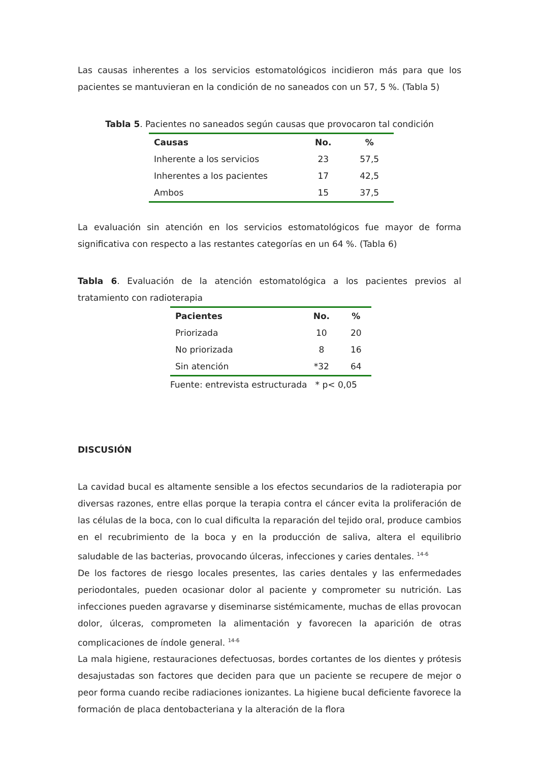Las causas inherentes a los servicios estomatológicos incidieron más para que los pacientes se mantuvieran en la condición de no saneados con un 57, 5 %. (Tabla 5)
Tabla 5. Pacientes no saneados según causas que provocaron tal condición
| Causas | No. | % |
| --- | --- | --- |
| Inherente a los servicios | 23 | 57,5 |
| Inherentes a los pacientes | 17 | 42,5 |
| Ambos | 15 | 37,5 |
La evaluación sin atención en los servicios estomatológicos fue mayor de forma significativa con respecto a las restantes categorías en un 64 %. (Tabla 6)
Tabla 6. Evaluación de la atención estomatológica a los pacientes previos al tratamiento con radioterapia
| Pacientes | No. | % |
| --- | --- | --- |
| Priorizada | 10 | 20 |
| No priorizada | 8 | 16 |
| Sin atención | *32 | 64 |
Fuente: entrevista estructurada * p< 0,05
DISCUSIÓN
La cavidad bucal es altamente sensible a los efectos secundarios de la radioterapia por diversas razones, entre ellas porque la terapia contra el cáncer evita la proliferación de las células de la boca, con lo cual dificulta la reparación del tejido oral, produce cambios en el recubrimiento de la boca y en la producción de saliva, altera el equilibrio saludable de las bacterias, provocando úlceras, infecciones y caries dentales. <sup>14-6</sup>
De los factores de riesgo locales presentes, las caries dentales y las enfermedades periodontales, pueden ocasionar dolor al paciente y comprometer su nutrición. Las infecciones pueden agravarse y diseminarse sistémicamente, muchas de ellas provocan dolor, úlceras, comprometen la alimentación y favorecen la aparición de otras complicaciones de índole general. <sup>14-6</sup>
La mala higiene, restauraciones defectuosas, bordes cortantes de los dientes y prótesis desajustadas son factores que deciden para que un paciente se recupere de mejor o peor forma cuando recibe radiaciones ionizantes. La higiene bucal deficiente favorece la formación de placa dentobacteriana y la alteración de la flora